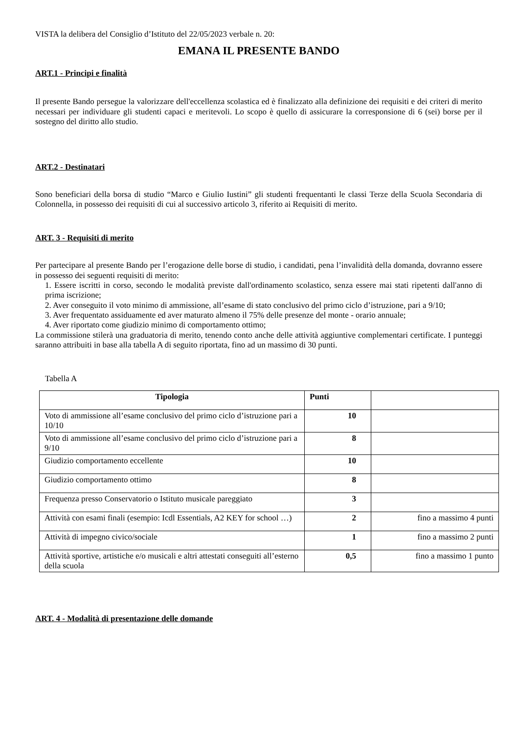VISTA la delibera del Consiglio d’Istituto del 22/05/2023 verbale n. 20:
EMANA IL PRESENTE BANDO
ART.1 - Principi e finalità
Il presente Bando persegue la valorizzare dell'eccellenza scolastica ed è finalizzato alla definizione dei requisiti e dei criteri di merito necessari per individuare gli studenti capaci e meritevoli. Lo scopo è quello di assicurare la corresponsione di 6 (sei) borse per il sostegno del diritto allo studio.
ART.2 - Destinatari
Sono beneficiari della borsa di studio “Marco e Giulio Iustini” gli studenti frequentanti le classi Terze della Scuola Secondaria di Colonnella, in possesso dei requisiti di cui al successivo articolo 3, riferito ai Requisiti di merito.
ART. 3 - Requisiti di merito
Per partecipare al presente Bando per l’erogazione delle borse di studio, i candidati, pena l’invalidità della domanda, dovranno essere in possesso dei seguenti requisiti di merito:
1. Essere iscritti in corso, secondo le modalità previste dall'ordinamento scolastico, senza essere mai stati ripetenti dall'anno di prima iscrizione;
2. Aver conseguito il voto minimo di ammissione, all’esame di stato conclusivo del primo ciclo d’istruzione, pari a 9/10;
3. Aver frequentato assiduamente ed aver maturato almeno il 75% delle presenze del monte - orario annuale;
4. Aver riportato come giudizio minimo di comportamento ottimo;
La commissione stilerà una graduatoria di merito, tenendo conto anche delle attività aggiuntive complementari certificate. I punteggi saranno attribuiti in base alla tabella A di seguito riportata, fino ad un massimo di 30 punti.
Tabella A
| Tipologia | Punti | |
| --- | --- | --- |
| Voto di ammissione all’esame conclusivo del primo ciclo d’istruzione pari a 10/10 | 10 | |
| Voto di ammissione all’esame conclusivo del primo ciclo d’istruzione pari a 9/10 | 8 | |
| Giudizio comportamento eccellente | 10 | |
| Giudizio comportamento ottimo | 8 | |
| Frequenza presso Conservatorio o Istituto musicale pareggiato | 3 | |
| Attività con esami finali (esempio: Icdl Essentials, A2 KEY for school …) | 2 | fino a massimo 4 punti |
| Attività di impegno civico/sociale | 1 | fino a massimo 2 punti |
| Attività sportive, artistiche e/o musicali e altri attestati conseguiti all’esterno della scuola | 0,5 | fino a massimo 1 punto |
ART. 4 - Modalità di presentazione delle domande